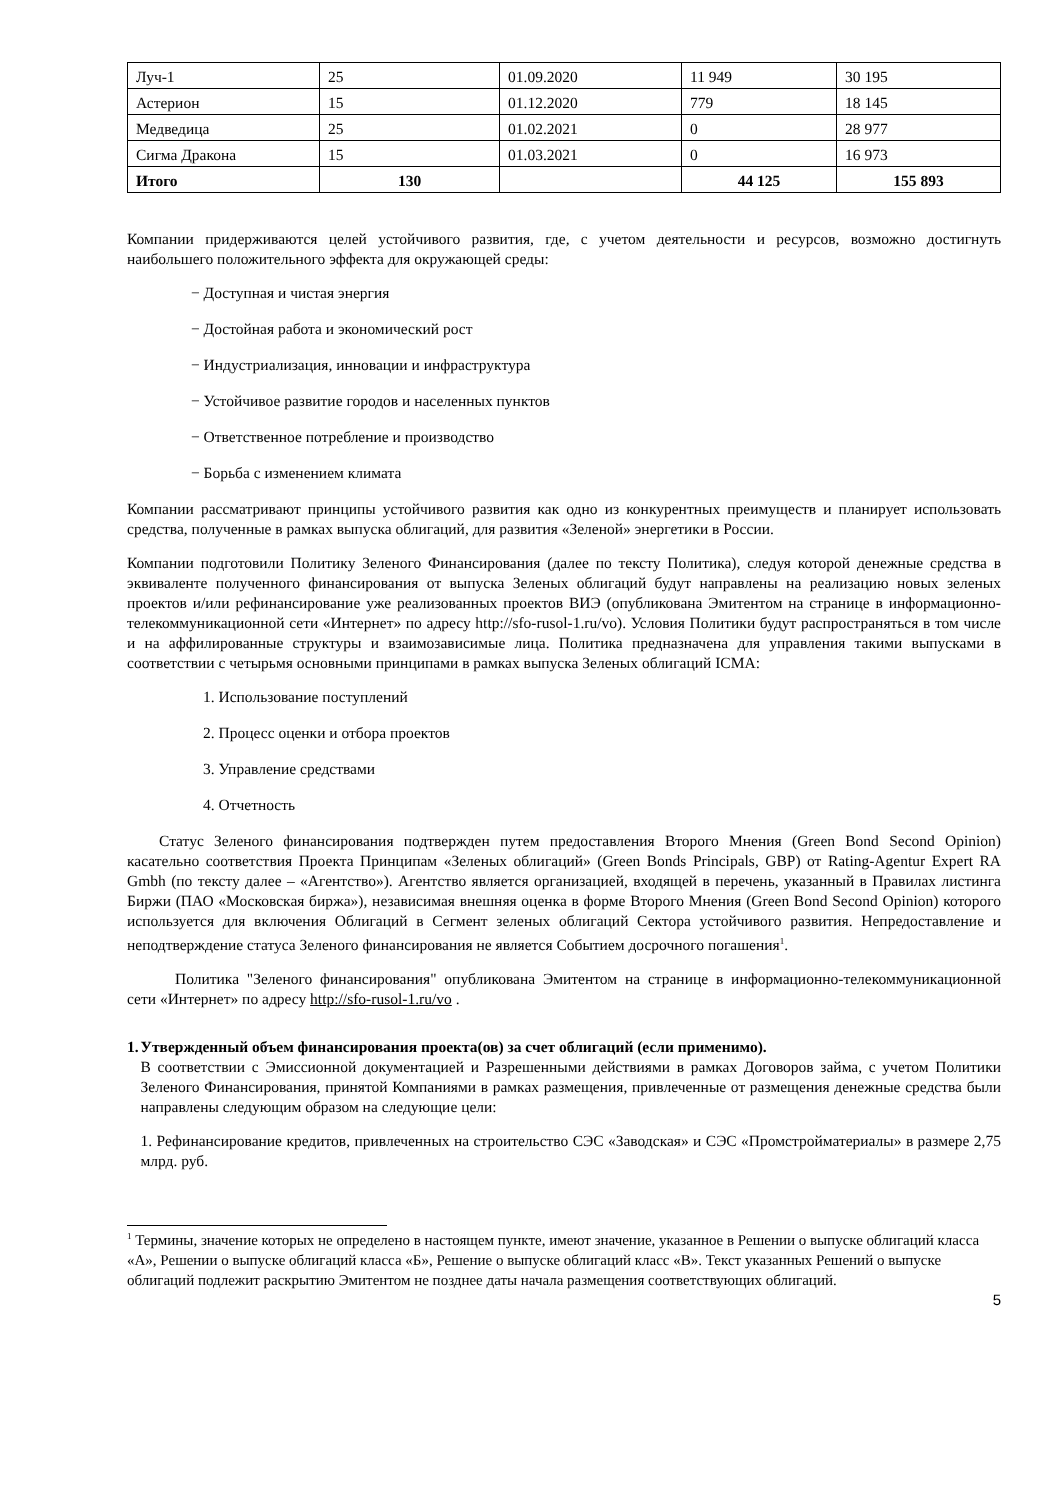| Луч-1 | 25 | 01.09.2020 | 11 949 | 30 195 |
| Астерион | 15 | 01.12.2020 | 779 | 18 145 |
| Медведица | 25 | 01.02.2021 | 0 | 28 977 |
| Сигма Дракона | 15 | 01.03.2021 | 0 | 16 973 |
| Итого | 130 | | 44 125 | 155 893 |
Компании придерживаются целей устойчивого развития, где, с учетом деятельности и ресурсов, возможно достигнуть наибольшего положительного эффекта для окружающей среды:
− Доступная и чистая энергия
− Достойная работа и экономический рост
− Индустриализация, инновации и инфраструктура
− Устойчивое развитие городов и населенных пунктов
− Ответственное потребление и производство
− Борьба с изменением климата
Компании рассматривают принципы устойчивого развития как одно из конкурентных преимуществ и планирует использовать средства, полученные в рамках выпуска облигаций, для развития «Зеленой» энергетики в России.
Компании подготовили Политику Зеленого Финансирования (далее по тексту Политика), следуя которой денежные средства в эквиваленте полученного финансирования от выпуска Зеленых облигаций будут направлены на реализацию новых зеленых проектов и/или рефинансирование уже реализованных проектов ВИЭ (опубликована Эмитентом на странице в информационно-телекоммуникационной сети «Интернет» по адресу http://sfo-rusol-1.ru/vo). Условия Политики будут распространяться в том числе и на аффилированные структуры и взаимозависимые лица. Политика предназначена для управления такими выпусками в соответствии с четырьмя основными принципами в рамках выпуска Зеленых облигаций ICMA:
1. Использование поступлений
2. Процесс оценки и отбора проектов
3. Управление средствами
4. Отчетность
Статус Зеленого финансирования подтвержден путем предоставления Второго Мнения (Green Bond Second Opinion) касательно соответствия Проекта Принципам «Зеленых облигаций» (Green Bonds Principals, GBP) от Rating-Agentur Expert RA Gmbh (по тексту далее – «Агентство»). Агентство является организацией, входящей в перечень, указанный в Правилах листинга Биржи (ПАО «Московская биржа»), независимая внешняя оценка в форме Второго Мнения (Green Bond Second Opinion) которого используется для включения Облигаций в Сегмент зеленых облигаций Сектора устойчивого развития. Непредоставление и неподтверждение статуса Зеленого финансирования не является Событием досрочного погашения<sup>1</sup>.
Политика "Зеленого финансирования" опубликована Эмитентом на странице в информационно-телекоммуникационной сети «Интернет» по адресу http://sfo-rusol-1.ru/vo .
1. Утвержденный объем финансирования проекта(ов) за счет облигаций (если применимо).
В соответствии с Эмиссионной документацией и Разрешенными действиями в рамках Договоров займа, с учетом Политики Зеленого Финансирования, принятой Компаниями в рамках размещения, привлеченные от размещения денежные средства были направлены следующим образом на следующие цели:
1. Рефинансирование кредитов, привлеченных на строительство СЭС «Заводская» и СЭС «Промстройматериалы» в размере 2,75 млрд. руб.
<sup>1</sup> Термины, значение которых не определено в настоящем пункте, имеют значение, указанное в Решении о выпуске облигаций класса «А», Решении о выпуске облигаций класса «Б», Решение о выпуске облигаций класс «В». Текст указанных Решений о выпуске облигаций подлежит раскрытию Эмитентом не позднее даты начала размещения соответствующих облигаций.
5